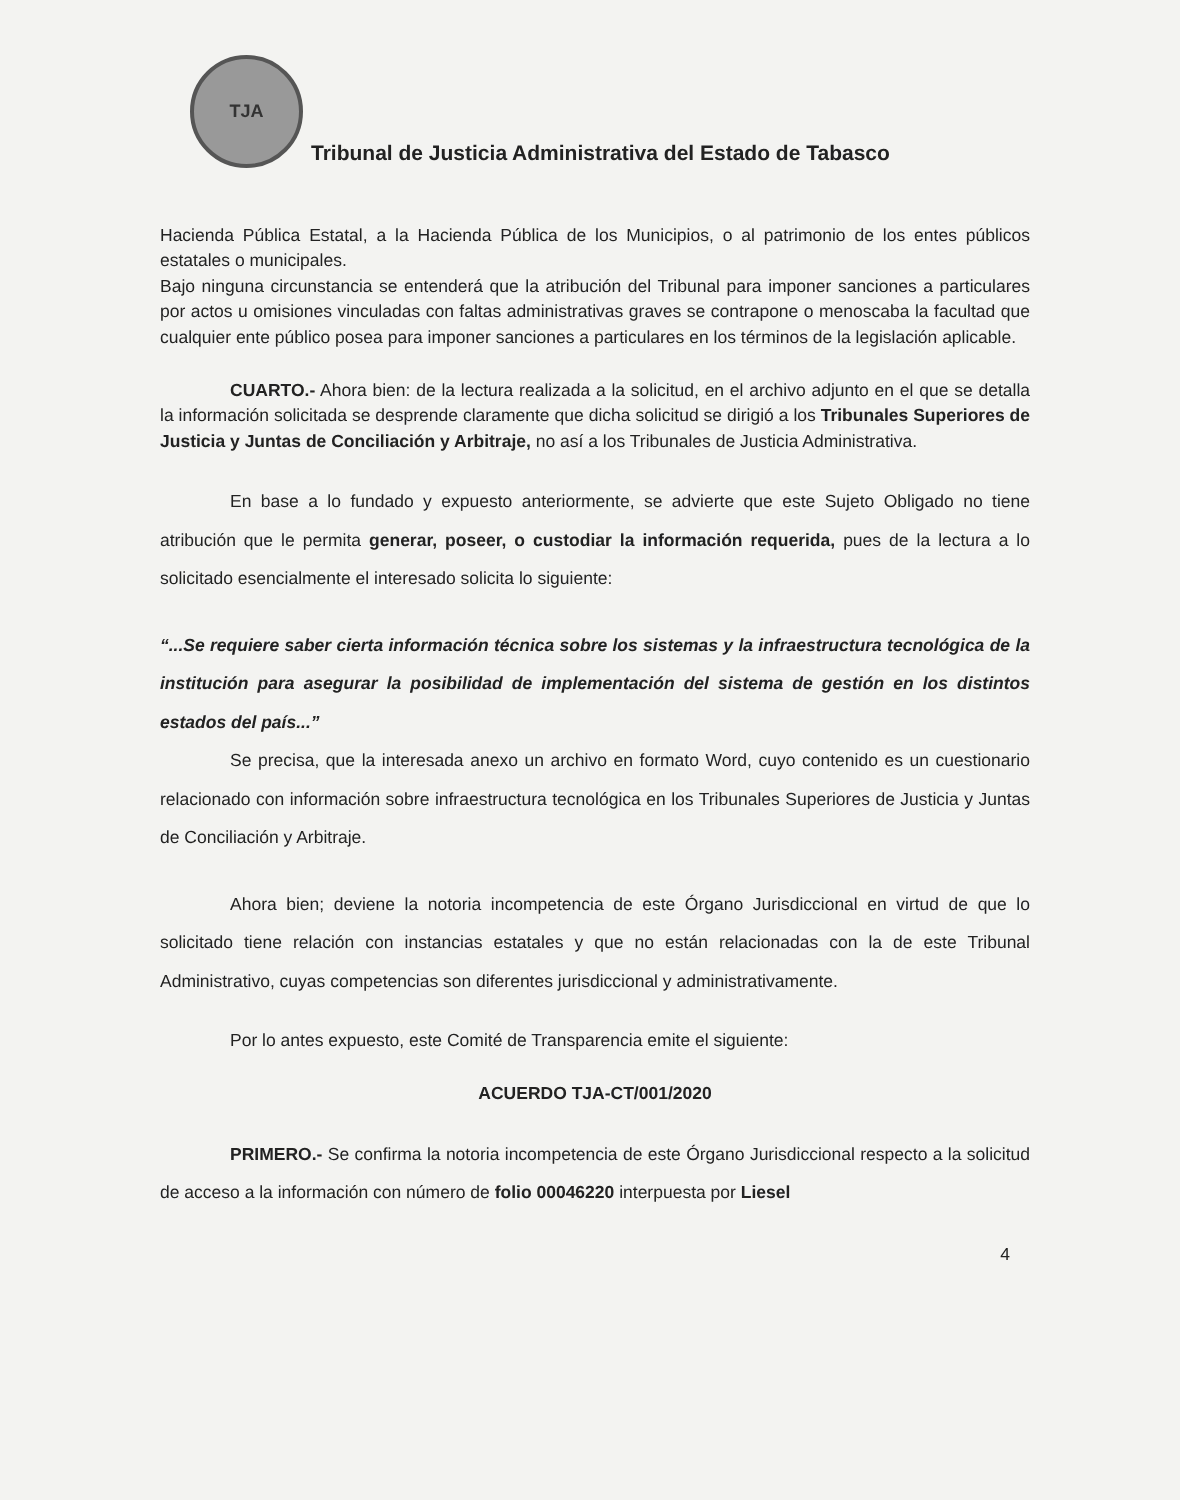TJA
Tribunal de Justicia Administrativa del Estado de Tabasco
Hacienda Pública Estatal, a la Hacienda Pública de los Municipios, o al patrimonio de los entes públicos estatales o municipales.
Bajo ninguna circunstancia se entenderá que la atribución del Tribunal para imponer sanciones a particulares por actos u omisiones vinculadas con faltas administrativas graves se contrapone o menoscaba la facultad que cualquier ente público posea para imponer sanciones a particulares en los términos de la legislación aplicable.
CUARTO.- Ahora bien: de la lectura realizada a la solicitud, en el archivo adjunto en el que se detalla la información solicitada se desprende claramente que dicha solicitud se dirigió a los Tribunales Superiores de Justicia y Juntas de Conciliación y Arbitraje, no así a los Tribunales de Justicia Administrativa.
En base a lo fundado y expuesto anteriormente, se advierte que este Sujeto Obligado no tiene atribución que le permita generar, poseer, o custodiar la información requerida, pues de la lectura a lo solicitado esencialmente el interesado solicita lo siguiente:
“...Se requiere saber cierta información técnica sobre los sistemas y la infraestructura tecnológica de la institución para asegurar la posibilidad de implementación del sistema de gestión en los distintos estados del país...”
Se precisa, que la interesada anexo un archivo en formato Word, cuyo contenido es un cuestionario relacionado con información sobre infraestructura tecnológica en los Tribunales Superiores de Justicia y Juntas de Conciliación y Arbitraje.
Ahora bien; deviene la notoria incompetencia de este Órgano Jurisdiccional en virtud de que lo solicitado tiene relación con instancias estatales y que no están relacionadas con la de este Tribunal Administrativo, cuyas competencias son diferentes jurisdiccional y administrativamente.
Por lo antes expuesto, este Comité de Transparencia emite el siguiente:
ACUERDO TJA-CT/001/2020
PRIMERO.- Se confirma la notoria incompetencia de este Órgano Jurisdiccional respecto a la solicitud de acceso a la información con número de folio 00046220 interpuesta por Liesel
4